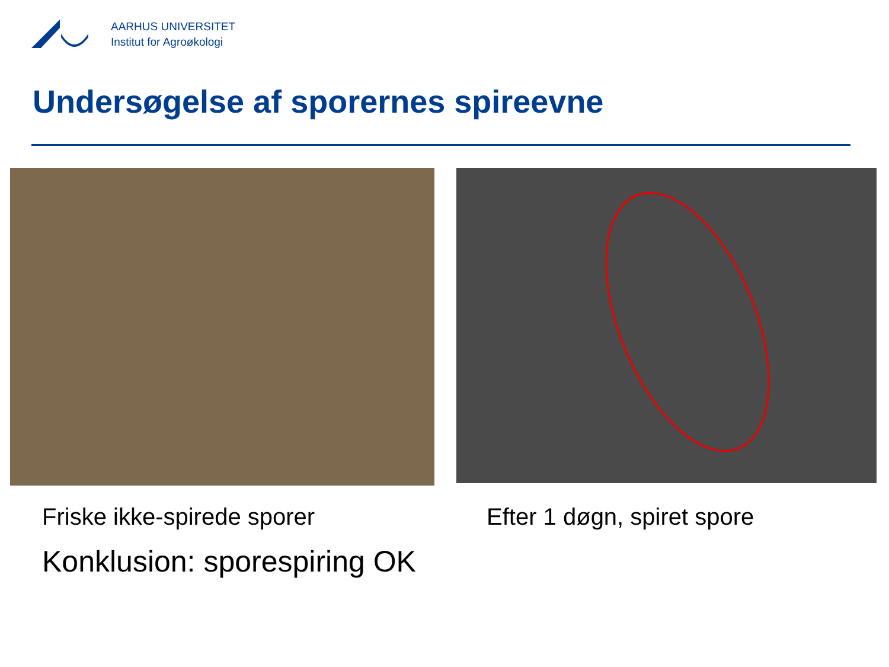AARHUS UNIVERSITET
Institut for Agroøkologi
Undersøgelse af sporernes spireevne
Friske ikke-spirede sporer Efter 1 døgn, spiret spore
Konklusion: sporespiring OK